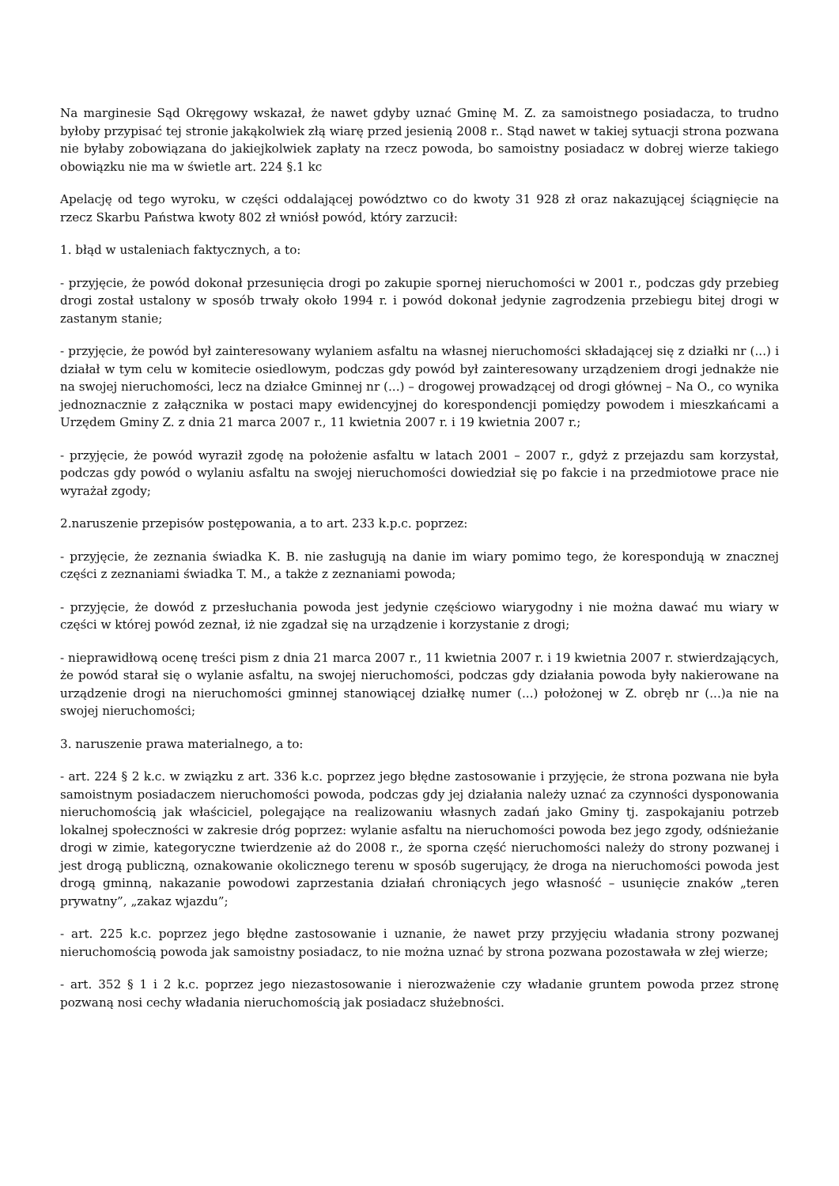Na marginesie Sąd Okręgowy wskazał, że nawet gdyby uznać Gminę M. Z. za samoistnego posiadacza, to trudno byłoby przypisać tej stronie jakąkolwiek złą wiarę przed jesienią 2008 r.. Stąd nawet w takiej sytuacji strona pozwana nie byłaby zobowiązana do jakiejkolwiek zapłaty na rzecz powoda, bo samoistny posiadacz w dobrej wierze takiego obowiązku nie ma w świetle art. 224 §.1 kc
Apelację od tego wyroku, w części oddalającej powództwo co do kwoty 31 928 zł oraz nakazującej ściągnięcie na rzecz Skarbu Państwa kwoty 802 zł wniósł powód, który zarzucił:
1. błąd w ustaleniach faktycznych, a to:
- przyjęcie, że powód dokonał przesunięcia drogi po zakupie spornej nieruchomości w 2001 r., podczas gdy przebieg drogi został ustalony w sposób trwały około 1994 r. i powód dokonał jedynie zagrodzenia przebiegu bitej drogi w zastanym stanie;
- przyjęcie, że powód był zainteresowany wylaniem asfaltu na własnej nieruchomości składającej się z działki nr (...) i działał w tym celu w komitecie osiedlowym, podczas gdy powód był zainteresowany urządzeniem drogi jednakże nie na swojej nieruchomości, lecz na działce Gminnej nr (...) – drogowej prowadzącej od drogi głównej – Na O., co wynika jednoznacznie z załącznika w postaci mapy ewidencyjnej do korespondencji pomiędzy powodem i mieszkańcami a Urzędem Gminy Z. z dnia 21 marca 2007 r., 11 kwietnia 2007 r. i 19 kwietnia 2007 r.;
- przyjęcie, że powód wyraził zgodę na położenie asfaltu w latach 2001 – 2007 r., gdyż z przejazdu sam korzystał, podczas gdy powód o wylaniu asfaltu na swojej nieruchomości dowiedział się po fakcie i na przedmiotowe prace nie wyrażał zgody;
2.naruszenie przepisów postępowania, a to art. 233 k.p.c. poprzez:
- przyjęcie, że zeznania świadka K. B. nie zasługują na danie im wiary pomimo tego, że korespondują w znacznej części z zeznaniami świadka T. M., a także z zeznaniami powoda;
- przyjęcie, że dowód z przesłuchania powoda jest jedynie częściowo wiarygodny i nie można dawać mu wiary w części w której powód zeznał, iż nie zgadzał się na urządzenie i korzystanie z drogi;
- nieprawidłową ocenę treści pism z dnia 21 marca 2007 r., 11 kwietnia 2007 r. i 19 kwietnia 2007 r. stwierdzających, że powód starał się o wylanie asfaltu, na swojej nieruchomości, podczas gdy działania powoda były nakierowane na urządzenie drogi na nieruchomości gminnej stanowiącej działkę numer (...) położonej w Z. obręb nr (...)a nie na swojej nieruchomości;
3. naruszenie prawa materialnego, a to:
- art. 224 § 2 k.c. w związku z art. 336 k.c. poprzez jego błędne zastosowanie i przyjęcie, że strona pozwana nie była samoistnym posiadaczem nieruchomości powoda, podczas gdy jej działania należy uznać za czynności dysponowania nieruchomością jak właściciel, polegające na realizowaniu własnych zadań jako Gminy tj. zaspokajaniu potrzeb lokalnej społeczności w zakresie dróg poprzez: wylanie asfaltu na nieruchomości powoda bez jego zgody, odśnieżanie drogi w zimie, kategoryczne twierdzenie aż do 2008 r., że sporna część nieruchomości należy do strony pozwanej i jest drogą publiczną, oznakowanie okolicznego terenu w sposób sugerujący, że droga na nieruchomości powoda jest drogą gminną, nakazanie powodowi zaprzestania działań chroniących jego własność – usunięcie znaków „teren prywatny”, „zakaz wjazdu”;
- art. 225 k.c. poprzez jego błędne zastosowanie i uznanie, że nawet przy przyjęciu władania strony pozwanej nieruchomością powoda jak samoistny posiadacz, to nie można uznać by strona pozwana pozostawała w złej wierze;
- art. 352 § 1 i 2 k.c. poprzez jego niezastosowanie i nierozważenie czy władanie gruntem powoda przez stronę pozwaną nosi cechy władania nieruchomością jak posiadacz służebności.